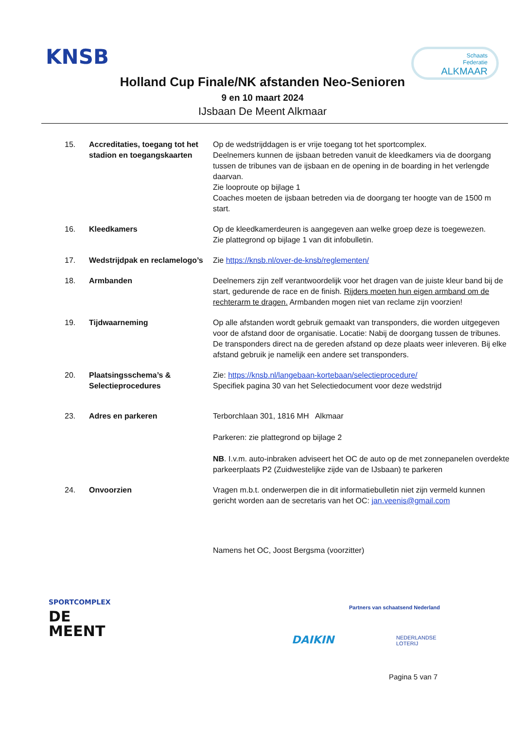KNSB
Schaats
Federatie
ALKMAAR
Holland Cup Finale/NK afstanden Neo-Senioren
9 en 10 maart 2024
IJsbaan De Meent Alkmaar
15. Accreditaties, toegang tot het stadion en toegangskaarten
Op de wedstrijddagen is er vrije toegang tot het sportcomplex.
Deelnemers kunnen de ijsbaan betreden vanuit de kleedkamers via de doorgang tussen de tribunes van de ijsbaan en de opening in de boarding in het verlengde daarvan.
Zie looproute op bijlage 1
Coaches moeten de ijsbaan betreden via de doorgang ter hoogte van de 1500 m start.
16. Kleedkamers Op de kleedkamerdeuren is aangegeven aan welke groep deze is toegewezen.
Zie plattegrond op bijlage 1 van dit infobulletin.
17. Wedstrijdpak en reclamelogo’s
Zie https://knsb.nl/over-de-knsb/reglementen/
18. Armbanden Deelnemers zijn zelf verantwoordelijk voor het dragen van de juiste kleur band bij de start, gedurende de race en de finish. Rijders moeten hun eigen armband om de rechterarm te dragen. Armbanden mogen niet van reclame zijn voorzien!
19. Tijdwaarneming Op alle afstanden wordt gebruik gemaakt van transponders, die worden uitgegeven voor de afstand door de organisatie. Locatie: Nabij de doorgang tussen de tribunes.
De transponders direct na de gereden afstand op deze plaats weer inleveren. Bij elke afstand gebruik je namelijk een andere set transponders.
20. Plaatsingsschema’s & Selectieprocedures
Zie: https://knsb.nl/langebaan-kortebaan/selectieprocedure/
Specifiek pagina 30 van het Selectiedocument voor deze wedstrijd
23. Adres en parkeren Terborchlaan 301, 1816 MH Alkmaar
Parkeren: zie plattegrond op bijlage 2
NB. I.v.m. auto-inbraken adviseert het OC de auto op de met zonnepanelen overdekte parkeerplaats P2 (Zuidwestelijke zijde van de IJsbaan) te parkeren
24. Onvoorzien Vragen m.b.t. onderwerpen die in dit informatiebulletin niet zijn vermeld kunnen gericht worden aan de secretaris van het OC: jan.veenis@gmail.com
Namens het OC, Joost Bergsma (voorzitter)
SPORTCOMPLEX
DE
MEENT
Partners van schaatsend Nederland
DAIKIN
NEDERLANDSE
LOTERIJ
Pagina 5 van 7